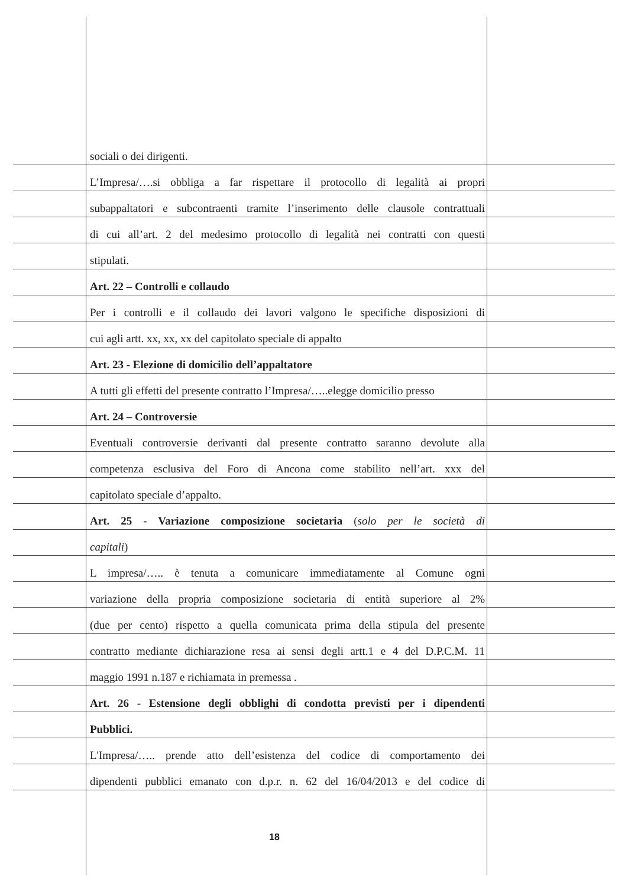sociali o dei dirigenti.
L’Impresa/….si obbliga a far rispettare il protocollo di legalità ai propri
subappaltatori e subcontraenti tramite l’inserimento delle clausole contrattuali
di cui all’art. 2 del medesimo protocollo di legalità nei contratti con questi
stipulati.
Art. 22 – Controlli e collaudo
Per i controlli e il collaudo dei lavori valgono le specifiche disposizioni di
cui agli artt. xx, xx, xx del capitolato speciale di appalto
Art. 23 - Elezione di domicilio dell’appaltatore
A tutti gli effetti del presente contratto l’Impresa/…..elegge domicilio presso
Art. 24 – Controversie
Eventuali controversie derivanti dal presente contratto saranno devolute alla
competenza esclusiva del Foro di Ancona come stabilito nell’art. xxx del
capitolato speciale d’appalto.
Art. 25 - Variazione composizione societaria (solo per le società di
capitali)
L impresa/….. è tenuta a comunicare immediatamente al Comune ogni
variazione della propria composizione societaria di entità superiore al 2%
(due per cento) rispetto a quella comunicata prima della stipula del presente
contratto mediante dichiarazione resa ai sensi degli artt.1 e 4 del D.P.C.M. 11
maggio 1991 n.187 e richiamata in premessa .
Art. 26 - Estensione degli obblighi di condotta previsti per i dipendenti
Pubblici.
L'Impresa/….. prende atto dell’esistenza del codice di comportamento dei
dipendenti pubblici emanato con d.p.r. n. 62 del 16/04/2013 e del codice di
18